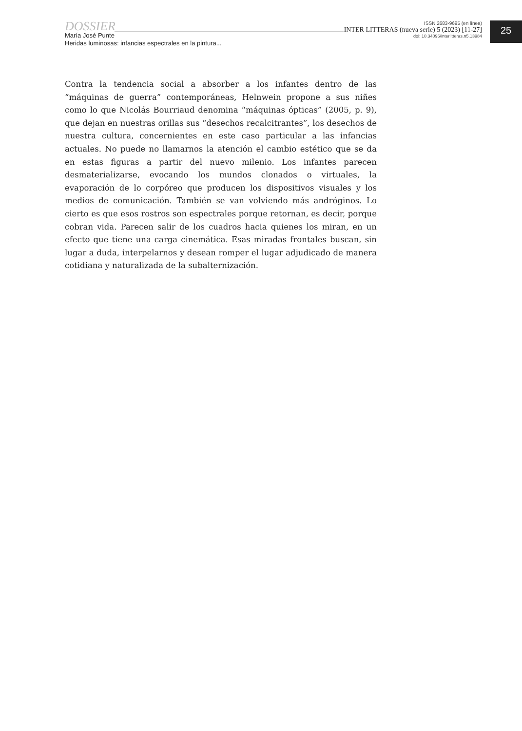DOSSIER
María José Punte
Heridas luminosas: infancias espectrales en la pintura...
ISSN 2683-9695 (en línea)
INTER LITTERAS (nueva serie) 5 (2023) [11-27]
doi: 10.34096/interlitteras.n5.13984
25
Contra la tendencia social a absorber a los infantes dentro de las “máquinas de guerra” contemporáneas, Helnwein propone a sus niñes como lo que Nicolás Bourriaud denomina “máquinas ópticas” (2005, p. 9), que dejan en nuestras orillas sus “desechos recalcitrantes”, los desechos de nuestra cultura, concernientes en este caso particular a las infancias actuales. No puede no llamarnos la atención el cambio estético que se da en estas figuras a partir del nuevo milenio. Los infantes parecen desmaterializarse, evocando los mundos clonados o virtuales, la evaporación de lo corpóreo que producen los dispositivos visuales y los medios de comunicación. También se van volviendo más andróginos. Lo cierto es que esos rostros son espectrales porque retornan, es decir, porque cobran vida. Parecen salir de los cuadros hacia quienes los miran, en un efecto que tiene una carga cinemática. Esas miradas frontales buscan, sin lugar a duda, interpelarnos y desean romper el lugar adjudicado de manera cotidiana y naturalizada de la subalternización.